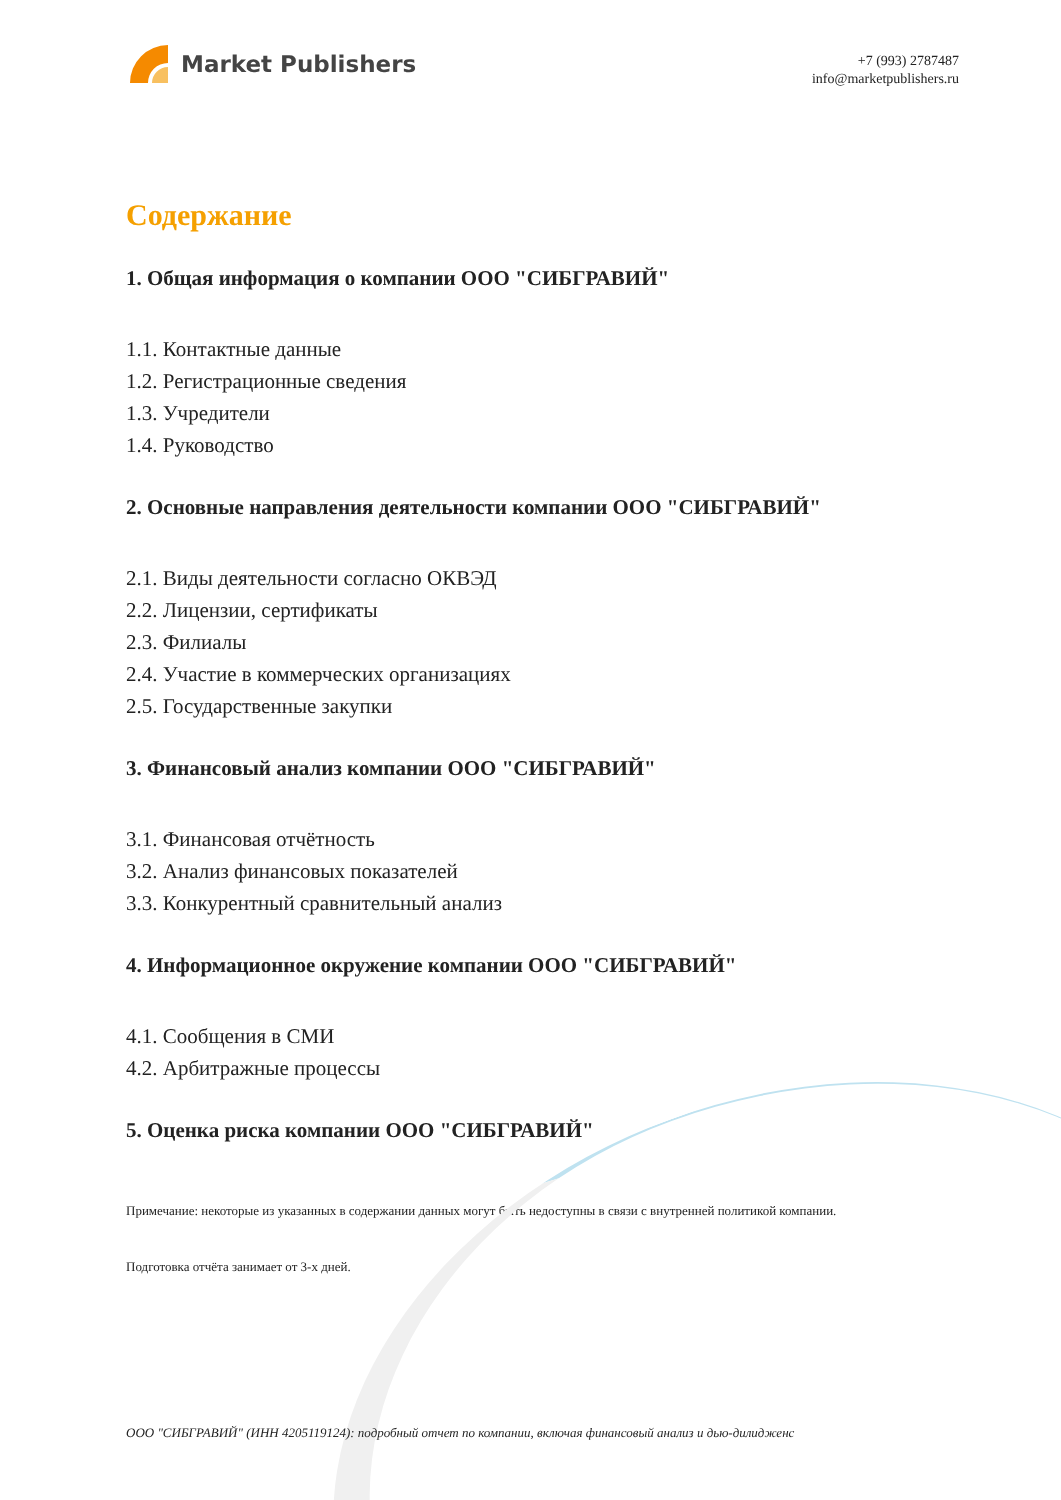Market Publishers
+7 (993) 2787487
info@marketpublishers.ru
Содержание
1. Общая информация о компании ООО "СИБГРАВИЙ"
1.1. Контактные данные
1.2. Регистрационные сведения
1.3. Учредители
1.4. Руководство
2. Основные направления деятельности компании ООО "СИБГРАВИЙ"
2.1. Виды деятельности согласно ОКВЭД
2.2. Лицензии, сертификаты
2.3. Филиалы
2.4. Участие в коммерческих организациях
2.5. Государственные закупки
3. Финансовый анализ компании ООО "СИБГРАВИЙ"
3.1. Финансовая отчётность
3.2. Анализ финансовых показателей
3.3. Конкурентный сравнительный анализ
4. Информационное окружение компании ООО "СИБГРАВИЙ"
4.1. Сообщения в СМИ
4.2. Арбитражные процессы
5. Оценка риска компании ООО "СИБГРАВИЙ"
Примечание: некоторые из указанных в содержании данных могут быть недоступны в связи с внутренней политикой компании.
Подготовка отчёта занимает от 3-х дней.
ООО "СИБГРАВИЙ" (ИНН 4205119124): подробный отчет по компании, включая финансовый анализ и дью-дилидженс